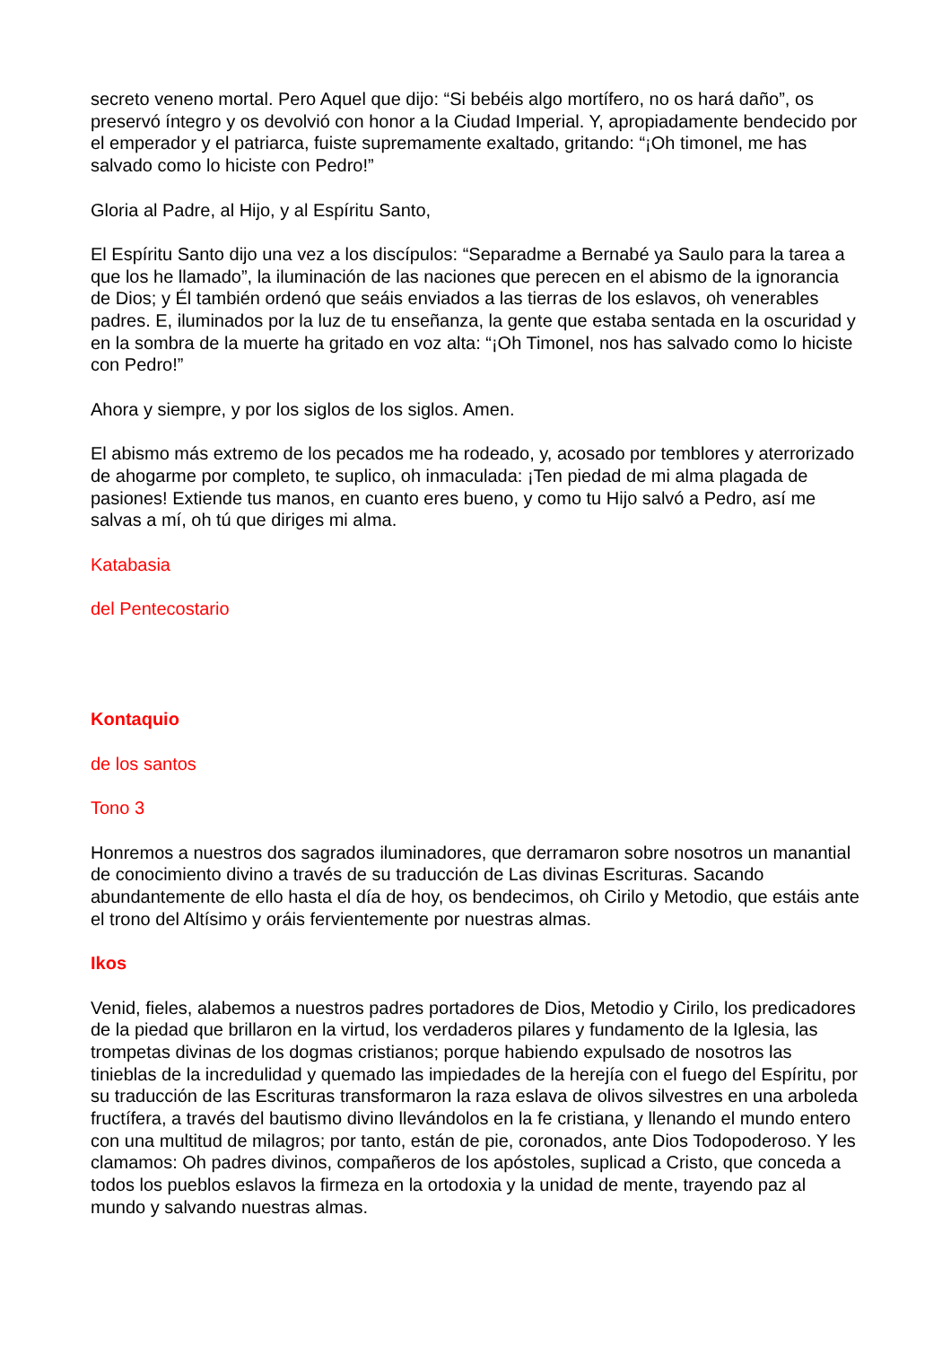secreto veneno mortal. Pero Aquel que dijo: “Si bebéis algo mortífero, no os hará daño”, os preservó íntegro y os devolvió con honor a la Ciudad Imperial. Y, apropiadamente bendecido por el emperador y el patriarca, fuiste supremamente exaltado, gritando: “¡Oh timonel, me has salvado como lo hiciste con Pedro!”
Gloria al Padre, al Hijo, y al Espíritu Santo,
El Espíritu Santo dijo una vez a los discípulos: “Separadme a Bernabé ya Saulo para la tarea a que los he llamado”, la iluminación de las naciones que perecen en el abismo de la ignorancia de Dios; y Él también ordenó que seáis enviados a las tierras de los eslavos, oh venerables padres. E, iluminados por la luz de tu enseñanza, la gente que estaba sentada en la oscuridad y en la sombra de la muerte ha gritado en voz alta: “¡Oh Timonel, nos has salvado como lo hiciste con Pedro!”
Ahora y siempre, y por los siglos de los siglos. Amen.
El abismo más extremo de los pecados me ha rodeado, y, acosado por temblores y aterrorizado de ahogarme por completo, te suplico, oh inmaculada: ¡Ten piedad de mi alma plagada de pasiones! Extiende tus manos, en cuanto eres bueno, y como tu Hijo salvó a Pedro, así me salvas a mí, oh tú que diriges mi alma.
Katabasia
del Pentecostario
Kontaquio
de los santos
Tono 3
Honremos a nuestros dos sagrados iluminadores, que derramaron sobre nosotros un manantial de conocimiento divino a través de su traducción de Las divinas Escrituras. Sacando abundantemente de ello hasta el día de hoy, os bendecimos, oh Cirilo y Metodio, que estáis ante el trono del Altísimo y oráis fervientemente por nuestras almas.
Ikos
Venid, fieles, alabemos a nuestros padres portadores de Dios, Metodio y Cirilo, los predicadores de la piedad que brillaron en la virtud, los verdaderos pilares y fundamento de la Iglesia, las trompetas divinas de los dogmas cristianos; porque habiendo expulsado de nosotros las tinieblas de la incredulidad y quemado las impiedades de la herejía con el fuego del Espíritu, por su traducción de las Escrituras transformaron la raza eslava de olivos silvestres en una arboleda fructífera, a través del bautismo divino llevándolos en la fe cristiana, y llenando el mundo entero con una multitud de milagros; por tanto, están de pie, coronados, ante Dios Todopoderoso. Y les clamamos: Oh padres divinos, compañeros de los apóstoles, suplicad a Cristo, que conceda a todos los pueblos eslavos la firmeza en la ortodoxia y la unidad de mente, trayendo paz al mundo y salvando nuestras almas.